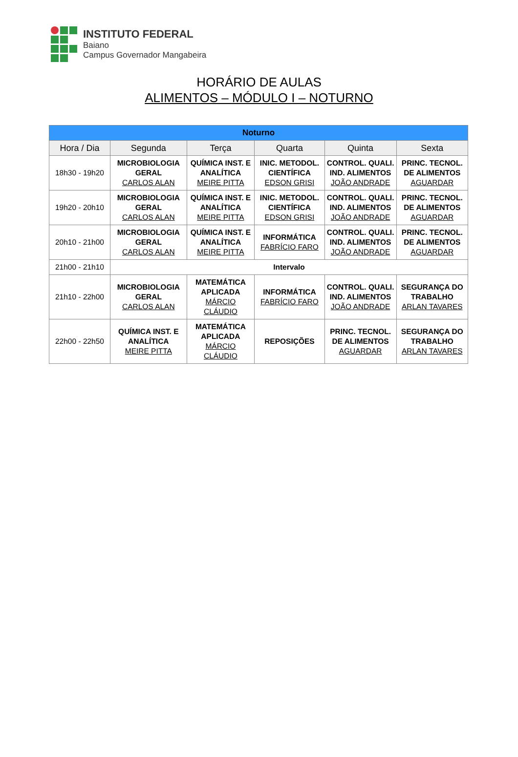INSTITUTO FEDERAL
Baiano
Campus Governador Mangabeira
HORÁRIO DE AULAS
ALIMENTOS – MÓDULO I – NOTURNO
| Noturno | | | | | |
| --- | --- | --- | --- | --- | --- |
| Hora / Dia | Segunda | Terça | Quarta | Quinta | Sexta |
| 18h30 - 19h20 | MICROBIOLOGIA GERAL CARLOS ALAN | QUÍMICA INST. E ANALÍTICA MEIRE PITTA | INIC. METODOL. CIENTÍFICA EDSON GRISI | CONTROL. QUALI. IND. ALIMENTOS JOÃO ANDRADE | PRINC. TECNOL. DE ALIMENTOS AGUARDAR |
| 19h20 - 20h10 | MICROBIOLOGIA GERAL CARLOS ALAN | QUÍMICA INST. E ANALÍTICA MEIRE PITTA | INIC. METODOL. CIENTÍFICA EDSON GRISI | CONTROL. QUALI. IND. ALIMENTOS JOÃO ANDRADE | PRINC. TECNOL. DE ALIMENTOS AGUARDAR |
| 20h10 - 21h00 | MICROBIOLOGIA GERAL CARLOS ALAN | QUÍMICA INST. E ANALÍTICA MEIRE PITTA | INFORMÁTICA FABRÍCIO FARO | CONTROL. QUALI. IND. ALIMENTOS JOÃO ANDRADE | PRINC. TECNOL. DE ALIMENTOS AGUARDAR |
| 21h00 - 21h10 | Intervalo | | | | |
| 21h10 - 22h00 | MICROBIOLOGIA GERAL CARLOS ALAN | MATEMÁTICA APLICADA MÁRCIO CLÁUDIO | INFORMÁTICA FABRÍCIO FARO | CONTROL. QUALI. IND. ALIMENTOS JOÃO ANDRADE | SEGURANÇA DO TRABALHO ARLAN TAVARES |
| 22h00 - 22h50 | QUÍMICA INST. E ANALÍTICA MEIRE PITTA | MATEMÁTICA APLICADA MÁRCIO CLÁUDIO | REPOSIÇÕES | PRINC. TECNOL. DE ALIMENTOS AGUARDAR | SEGURANÇA DO TRABALHO ARLAN TAVARES |